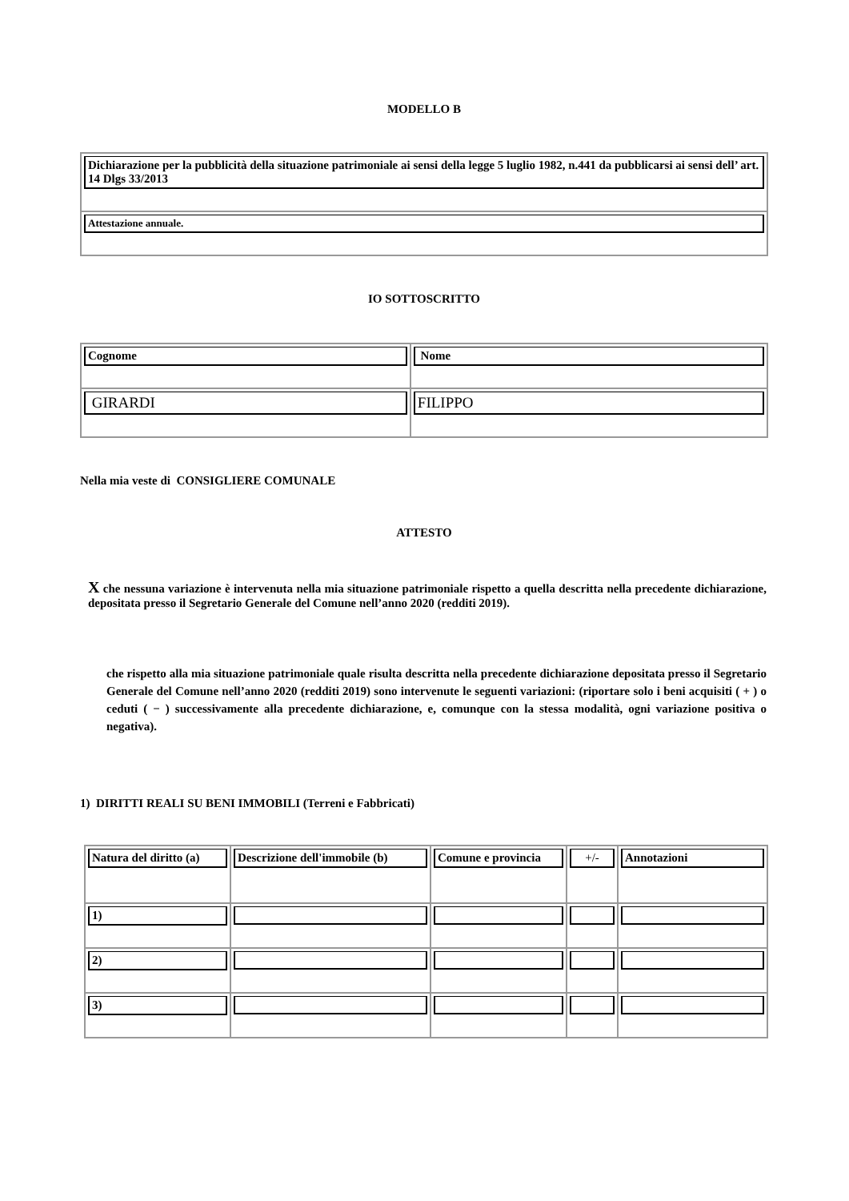MODELLO B
| Dichiarazione per la pubblicità della situazione patrimoniale ai sensi della legge 5 luglio 1982, n.441 da pubblicarsi ai sensi dell’ art. 14 Dlgs 33/2013 |
| Attestazione annuale. |
IO SOTTOSCRITTO
| Cognome | Nome |
| GIRARDI | FILIPPO |
Nella mia veste di CONSIGLIERE COMUNALE
ATTESTO
X che nessuna variazione è intervenuta nella mia situazione patrimoniale rispetto a quella descritta nella precedente dichiarazione, depositata presso il Segretario Generale del Comune nell’anno 2020 (redditi 2019).
che rispetto alla mia situazione patrimoniale quale risulta descritta nella precedente dichiarazione depositata presso il Segretario Generale del Comune nell’anno 2020 (redditi 2019) sono intervenute le seguenti variazioni: (riportare solo i beni acquisiti ( + ) o ceduti ( − ) successivamente alla precedente dichiarazione, e, comunque con la stessa modalità, ogni variazione positiva o negativa).
1) DIRITTI REALI SU BENI IMMOBILI (Terreni e Fabbricati)
| Natura del diritto (a) | Descrizione dell'immobile (b) | Comune e provincia | +/- | Annotazioni |
| 1) | | | | |
| 2) | | | | |
| 3) | | | | |